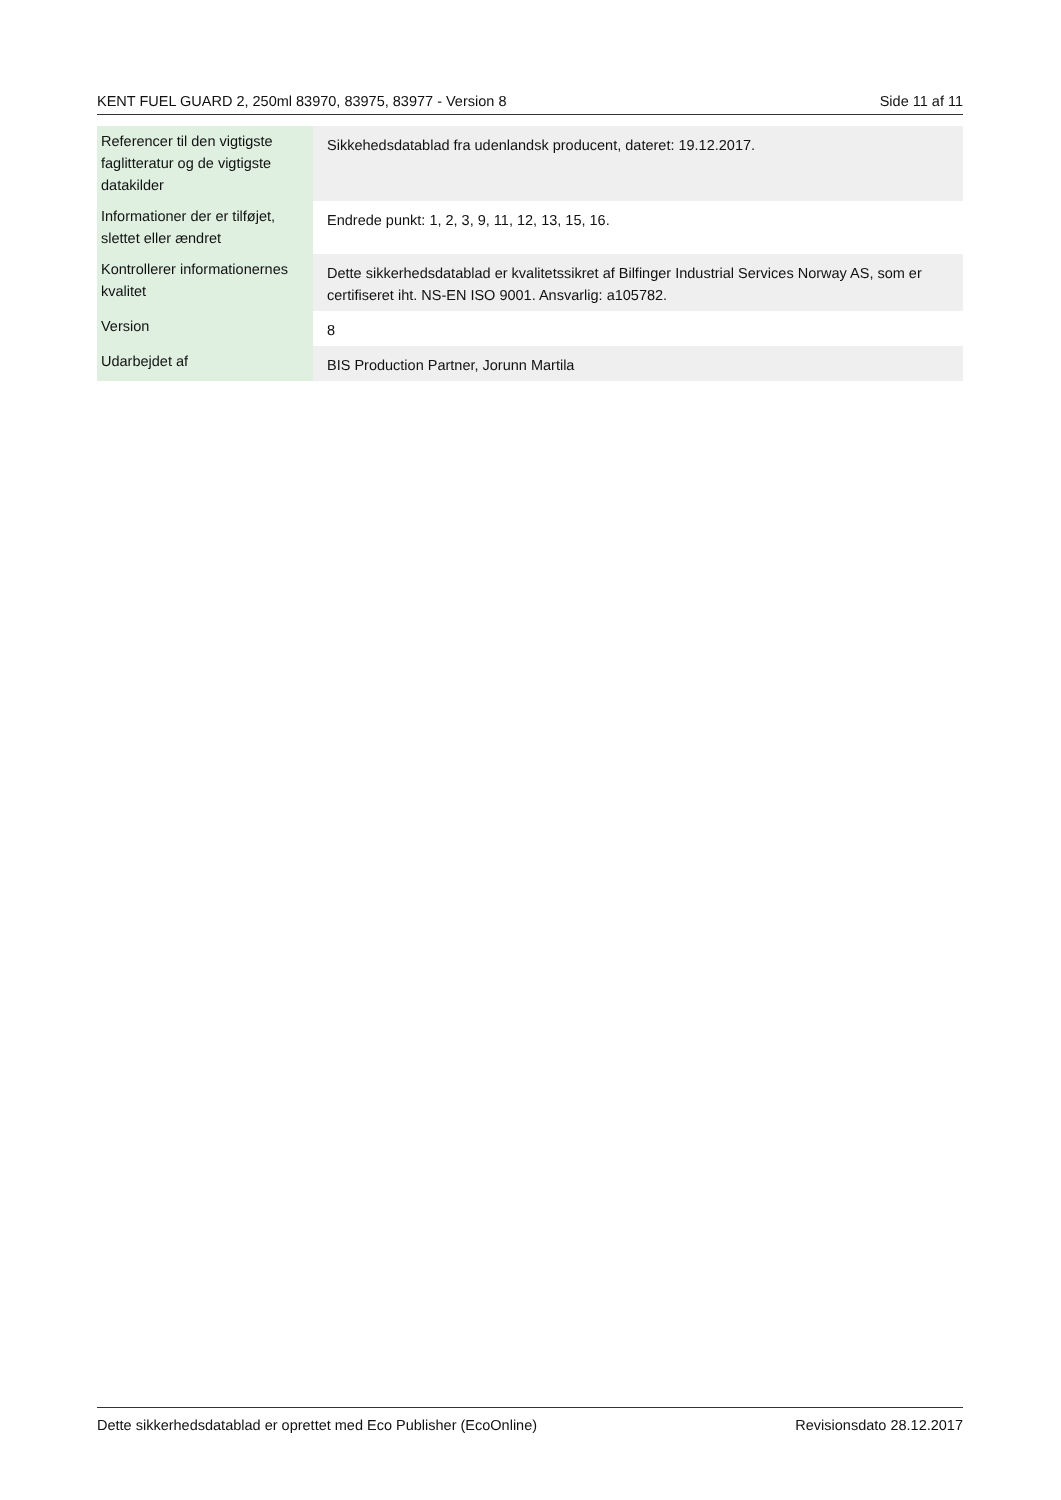KENT FUEL GUARD 2, 250ml 83970, 83975, 83977 - Version 8 Side 11 af 11
| Referencer til den vigtigste faglitteratur og de vigtigste datakilder | Sikkehedsdatablad fra udenlandsk producent, dateret: 19.12.2017. |
| Informationer der er tilføjet, slettet eller ændret | Endrede punkt: 1, 2, 3, 9, 11, 12, 13, 15, 16. |
| Kontrollerer informationernes kvalitet | Dette sikkerhedsdatablad er kvalitetssikret af Bilfinger Industrial Services Norway AS, som er certifiseret iht. NS-EN ISO 9001. Ansvarlig: a105782. |
| Version | 8 |
| Udarbejdet af | BIS Production Partner, Jorunn Martila |
Dette sikkerhedsdatablad er oprettet med Eco Publisher (EcoOnline) Revisionsdato 28.12.2017